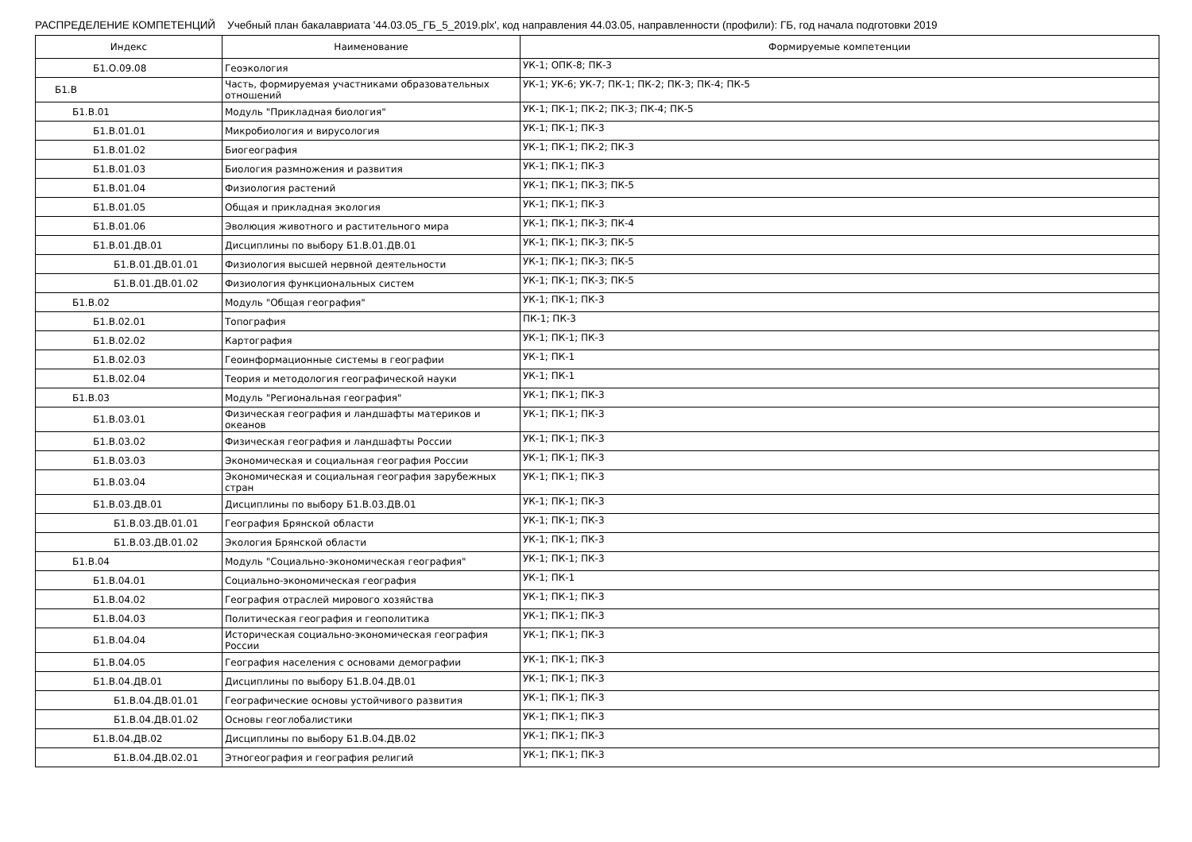РАСПРЕДЕЛЕНИЕ КОМПЕТЕНЦИЙ Учебный план бакалавриата '44.03.05_ГБ_5_2019.plx', код направления 44.03.05, направленности (профили): ГБ, год начала подготовки 2019
| Индекс | Наименование | Формируемые компетенции |
| --- | --- | --- |
| Б1.О.09.08 | Геоэкология | УК-1; ОПК-8; ПК-3 |
| Б1.В | Часть, формируемая участниками образовательных отношений | УК-1; УК-6; УК-7; ПК-1; ПК-2; ПК-3; ПК-4; ПК-5 |
| Б1.В.01 | Модуль "Прикладная биология" | УК-1; ПК-1; ПК-2; ПК-3; ПК-4; ПК-5 |
| Б1.В.01.01 | Микробиология и вирусология | УК-1; ПК-1; ПК-3 |
| Б1.В.01.02 | Биогеография | УК-1; ПК-1; ПК-2; ПК-3 |
| Б1.В.01.03 | Биология размножения и развития | УК-1; ПК-1; ПК-3 |
| Б1.В.01.04 | Физиология растений | УК-1; ПК-1; ПК-3; ПК-5 |
| Б1.В.01.05 | Общая и прикладная экология | УК-1; ПК-1; ПК-3 |
| Б1.В.01.06 | Эволюция животного и растительного мира | УК-1; ПК-1; ПК-3; ПК-4 |
| Б1.В.01.ДВ.01 | Дисциплины по выбору Б1.В.01.ДВ.01 | УК-1; ПК-1; ПК-3; ПК-5 |
| Б1.В.01.ДВ.01.01 | Физиология высшей нервной деятельности | УК-1; ПК-1; ПК-3; ПК-5 |
| Б1.В.01.ДВ.01.02 | Физиология функциональных систем | УК-1; ПК-1; ПК-3; ПК-5 |
| Б1.В.02 | Модуль "Общая география" | УК-1; ПК-1; ПК-3 |
| Б1.В.02.01 | Топография | ПК-1; ПК-3 |
| Б1.В.02.02 | Картография | УК-1; ПК-1; ПК-3 |
| Б1.В.02.03 | Геоинформационные системы в географии | УК-1; ПК-1 |
| Б1.В.02.04 | Теория и методология географической науки | УК-1; ПК-1 |
| Б1.В.03 | Модуль "Региональная география" | УК-1; ПК-1; ПК-3 |
| Б1.В.03.01 | Физическая география и ландшафты материков и океанов | УК-1; ПК-1; ПК-3 |
| Б1.В.03.02 | Физическая география и ландшафты России | УК-1; ПК-1; ПК-3 |
| Б1.В.03.03 | Экономическая и социальная география России | УК-1; ПК-1; ПК-3 |
| Б1.В.03.04 | Экономическая и социальная география зарубежных стран | УК-1; ПК-1; ПК-3 |
| Б1.В.03.ДВ.01 | Дисциплины по выбору Б1.В.03.ДВ.01 | УК-1; ПК-1; ПК-3 |
| Б1.В.03.ДВ.01.01 | География Брянской области | УК-1; ПК-1; ПК-3 |
| Б1.В.03.ДВ.01.02 | Экология Брянской области | УК-1; ПК-1; ПК-3 |
| Б1.В.04 | Модуль "Социально-экономическая география" | УК-1; ПК-1; ПК-3 |
| Б1.В.04.01 | Социально-экономическая география | УК-1; ПК-1 |
| Б1.В.04.02 | География отраслей мирового хозяйства | УК-1; ПК-1; ПК-3 |
| Б1.В.04.03 | Политическая география и геополитика | УК-1; ПК-1; ПК-3 |
| Б1.В.04.04 | Историческая социально-экономическая география России | УК-1; ПК-1; ПК-3 |
| Б1.В.04.05 | География населения с основами демографии | УК-1; ПК-1; ПК-3 |
| Б1.В.04.ДВ.01 | Дисциплины по выбору Б1.В.04.ДВ.01 | УК-1; ПК-1; ПК-3 |
| Б1.В.04.ДВ.01.01 | Географические основы устойчивого развития | УК-1; ПК-1; ПК-3 |
| Б1.В.04.ДВ.01.02 | Основы геоглобалистики | УК-1; ПК-1; ПК-3 |
| Б1.В.04.ДВ.02 | Дисциплины по выбору Б1.В.04.ДВ.02 | УК-1; ПК-1; ПК-3 |
| Б1.В.04.ДВ.02.01 | Этногеография и география религий | УК-1; ПК-1; ПК-3 |